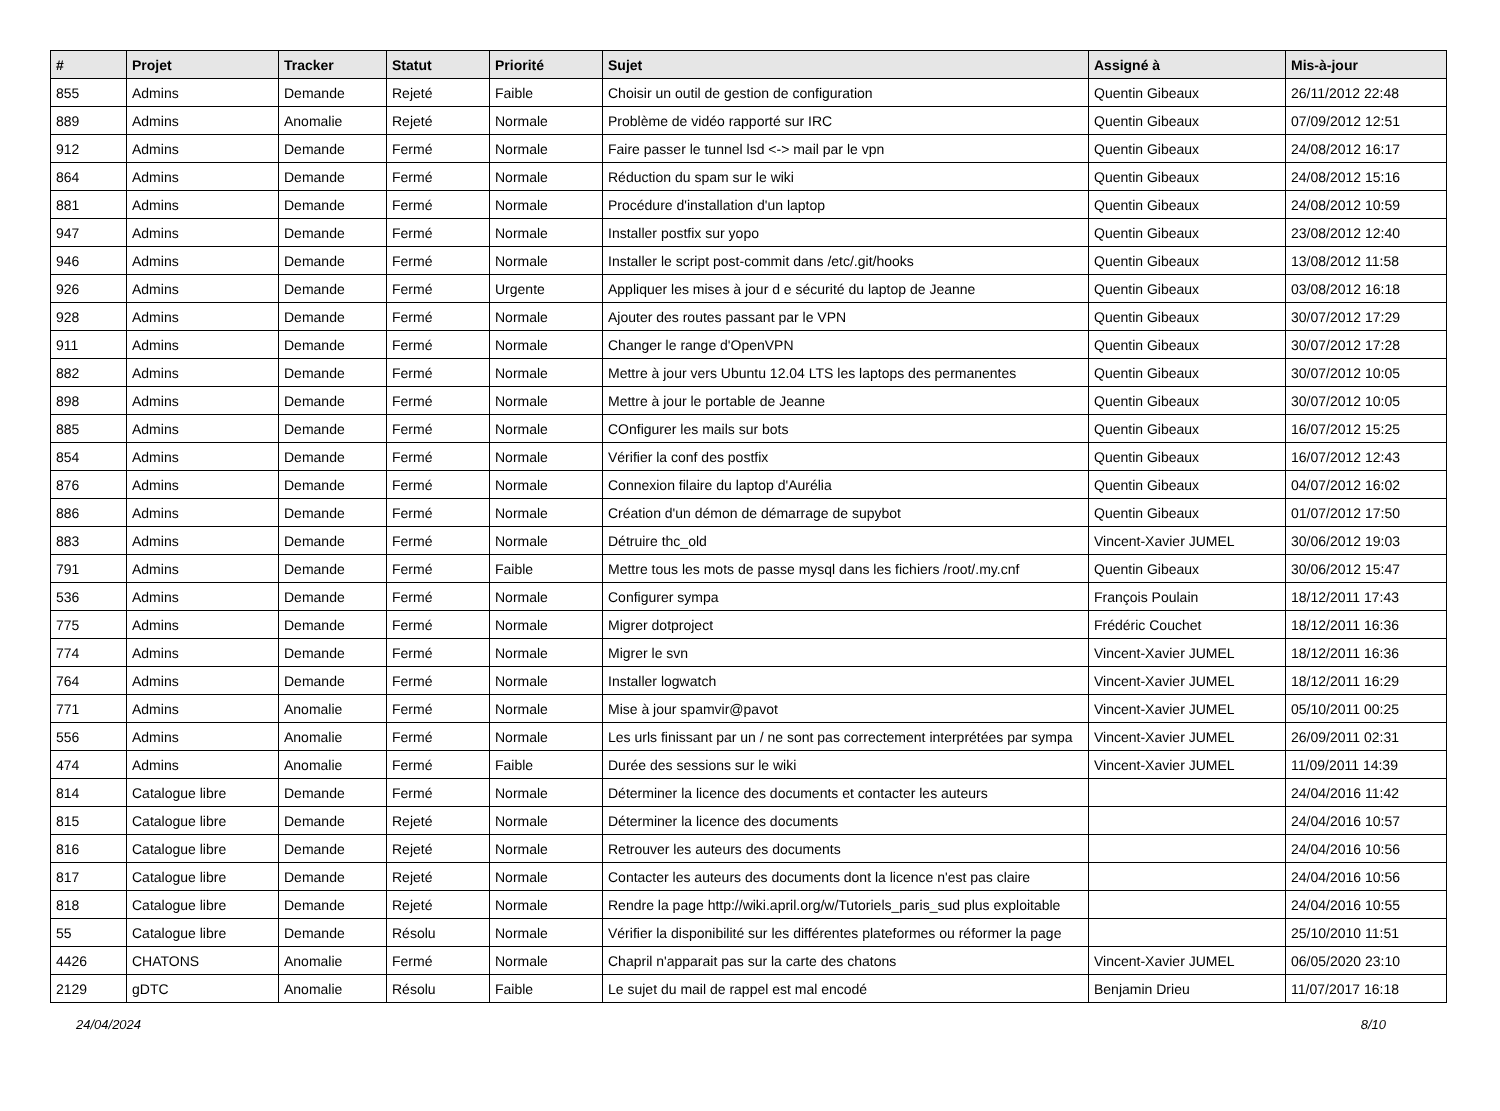| # | Projet | Tracker | Statut | Priorité | Sujet | Assigné à | Mis-à-jour |
| --- | --- | --- | --- | --- | --- | --- | --- |
| 855 | Admins | Demande | Rejeté | Faible | Choisir un outil de gestion de configuration | Quentin Gibeaux | 26/11/2012 22:48 |
| 889 | Admins | Anomalie | Rejeté | Normale | Problème de vidéo rapporté sur IRC | Quentin Gibeaux | 07/09/2012 12:51 |
| 912 | Admins | Demande | Fermé | Normale | Faire passer le tunnel lsd <-> mail par le vpn | Quentin Gibeaux | 24/08/2012 16:17 |
| 864 | Admins | Demande | Fermé | Normale | Réduction du spam sur le wiki | Quentin Gibeaux | 24/08/2012 15:16 |
| 881 | Admins | Demande | Fermé | Normale | Procédure d'installation d'un laptop | Quentin Gibeaux | 24/08/2012 10:59 |
| 947 | Admins | Demande | Fermé | Normale | Installer postfix sur yopo | Quentin Gibeaux | 23/08/2012 12:40 |
| 946 | Admins | Demande | Fermé | Normale | Installer le script post-commit dans /etc/.git/hooks | Quentin Gibeaux | 13/08/2012 11:58 |
| 926 | Admins | Demande | Fermé | Urgente | Appliquer les mises à jour d e sécurité du laptop de Jeanne | Quentin Gibeaux | 03/08/2012 16:18 |
| 928 | Admins | Demande | Fermé | Normale | Ajouter des routes passant par le VPN | Quentin Gibeaux | 30/07/2012 17:29 |
| 911 | Admins | Demande | Fermé | Normale | Changer le range d'OpenVPN | Quentin Gibeaux | 30/07/2012 17:28 |
| 882 | Admins | Demande | Fermé | Normale | Mettre à jour vers Ubuntu 12.04 LTS les laptops des permanentes | Quentin Gibeaux | 30/07/2012 10:05 |
| 898 | Admins | Demande | Fermé | Normale | Mettre à jour le portable de Jeanne | Quentin Gibeaux | 30/07/2012 10:05 |
| 885 | Admins | Demande | Fermé | Normale | COnfigurer les mails sur bots | Quentin Gibeaux | 16/07/2012 15:25 |
| 854 | Admins | Demande | Fermé | Normale | Vérifier la conf des postfix | Quentin Gibeaux | 16/07/2012 12:43 |
| 876 | Admins | Demande | Fermé | Normale | Connexion filaire du laptop d'Aurélia | Quentin Gibeaux | 04/07/2012 16:02 |
| 886 | Admins | Demande | Fermé | Normale | Création d'un démon de démarrage de supybot | Quentin Gibeaux | 01/07/2012 17:50 |
| 883 | Admins | Demande | Fermé | Normale | Détruire thc_old | Vincent-Xavier JUMEL | 30/06/2012 19:03 |
| 791 | Admins | Demande | Fermé | Faible | Mettre tous les mots de passe mysql dans les fichiers /root/.my.cnf | Quentin Gibeaux | 30/06/2012 15:47 |
| 536 | Admins | Demande | Fermé | Normale | Configurer sympa | François Poulain | 18/12/2011 17:43 |
| 775 | Admins | Demande | Fermé | Normale | Migrer dotproject | Frédéric Couchet | 18/12/2011 16:36 |
| 774 | Admins | Demande | Fermé | Normale | Migrer le svn | Vincent-Xavier JUMEL | 18/12/2011 16:36 |
| 764 | Admins | Demande | Fermé | Normale | Installer logwatch | Vincent-Xavier JUMEL | 18/12/2011 16:29 |
| 771 | Admins | Anomalie | Fermé | Normale | Mise à jour spamvir@pavot | Vincent-Xavier JUMEL | 05/10/2011 00:25 |
| 556 | Admins | Anomalie | Fermé | Normale | Les urls finissant par un / ne sont pas correctement interprétées par sympa | Vincent-Xavier JUMEL | 26/09/2011 02:31 |
| 474 | Admins | Anomalie | Fermé | Faible | Durée des sessions sur le wiki | Vincent-Xavier JUMEL | 11/09/2011 14:39 |
| 814 | Catalogue libre | Demande | Fermé | Normale | Déterminer la licence des documents et contacter les auteurs | | 24/04/2016 11:42 |
| 815 | Catalogue libre | Demande | Rejeté | Normale | Déterminer la licence des documents | | 24/04/2016 10:57 |
| 816 | Catalogue libre | Demande | Rejeté | Normale | Retrouver les auteurs des documents | | 24/04/2016 10:56 |
| 817 | Catalogue libre | Demande | Rejeté | Normale | Contacter les auteurs des documents dont la licence n'est pas claire | | 24/04/2016 10:56 |
| 818 | Catalogue libre | Demande | Rejeté | Normale | Rendre la page http://wiki.april.org/w/Tutoriels_paris_sud plus exploitable | | 24/04/2016 10:55 |
| 55 | Catalogue libre | Demande | Résolu | Normale | Vérifier la disponibilité sur les différentes plateformes ou réformer la page | | 25/10/2010 11:51 |
| 4426 | CHATONS | Anomalie | Fermé | Normale | Chapril n'apparait pas sur la carte des chatons | Vincent-Xavier JUMEL | 06/05/2020 23:10 |
| 2129 | gDTC | Anomalie | Résolu | Faible | Le sujet du mail de rappel est mal encodé | Benjamin Drieu | 11/07/2017 16:18 |
24/04/2024 8/10